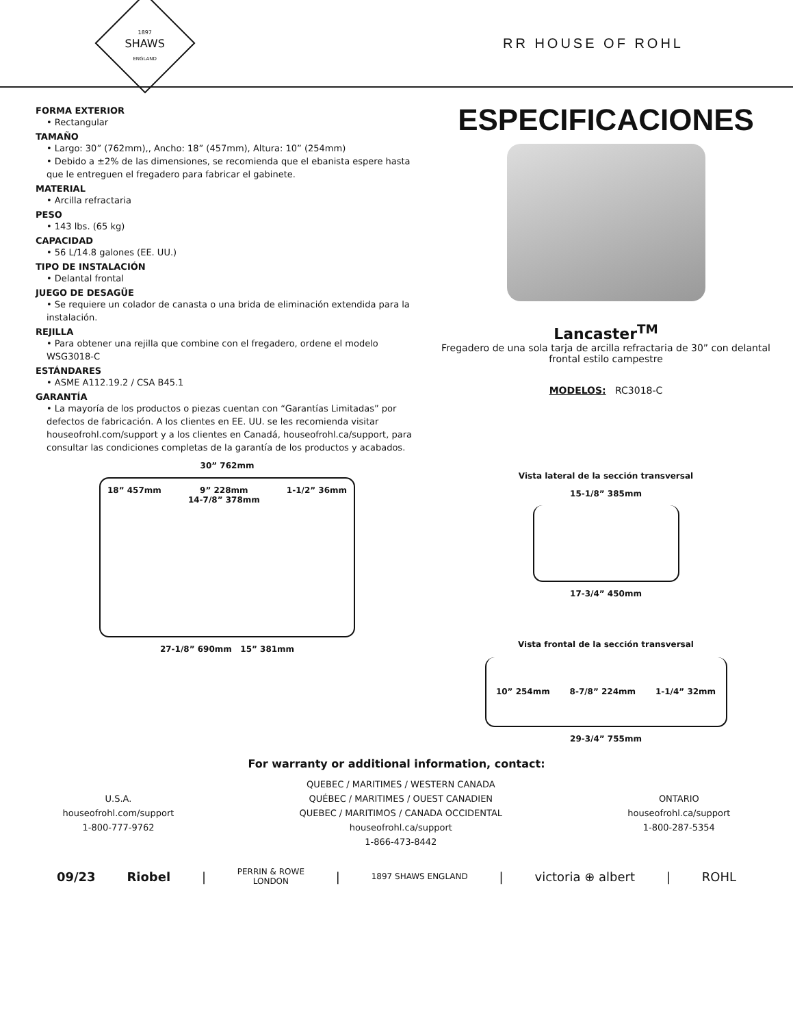1897
SHAWS
ENGLAND
RR HOUSE OF ROHL
FORMA EXTERIOR
• Rectangular
TAMAÑO
• Largo: 30” (762mm),, Ancho: 18” (457mm), Altura: 10” (254mm)
• Debido a ±2% de las dimensiones, se recomienda que el ebanista espere hasta que le entreguen el fregadero para fabricar el gabinete.
MATERIAL
• Arcilla refractaria
PESO
• 143 lbs. (65 kg)
CAPACIDAD
• 56 L/14.8 galones (EE. UU.)
TIPO DE INSTALACIÓN
• Delantal frontal
JUEGO DE DESAGÜE
• Se requiere un colador de canasta o una brida de eliminación extendida para la instalación.
REJILLA
• Para obtener una rejilla que combine con el fregadero, ordene el modelo WSG3018-C
ESTÁNDARES
• ASME A112.19.2 / CSA B45.1
GARANTÍA
• La mayoría de los productos o piezas cuentan con “Garantías Limitadas” por defectos de fabricación. A los clientes en EE. UU. se les recomienda visitar houseofrohl.com/support y a los clientes en Canadá, houseofrohl.ca/support, para consultar las condiciones completas de la garantía de los productos y acabados.
30” 762mm
18” 457mm 9” 228mm
14-7/8” 378mm
1-1/2” 36mm
27-1/8” 690mm 15” 381mm
ESPECIFICACIONES
Lancaster<sup>TM</sup>
Fregadero de una sola tarja de arcilla refractaria de 30” con delantal
frontal estilo campestre
MODELOS: RC3018-C
Vista lateral de la sección transversal
15-1/8” 385mm
17-3/4” 450mm
Vista frontal de la sección transversal
10” 254mm 8-7/8” 224mm 1-1/4” 32mm
29-3/4” 755mm
For warranty or additional information, contact:
U.S.A.
houseofrohl.com/support
1-800-777-9762
QUEBEC / MARITIMES / WESTERN CANADA
QUÉBEC / MARITIMES / OUEST CANADIEN
QUEBEC / MARITIMOS / CANADA OCCIDENTAL
houseofrohl.ca/support
1-866-473-8442
ONTARIO
houseofrohl.ca/support
1-800-287-5354
09/23 Riobel | PERRIN & ROWE
LONDON | 1897 SHAWS ENGLAND | victoria ⊕ albert | ROHL